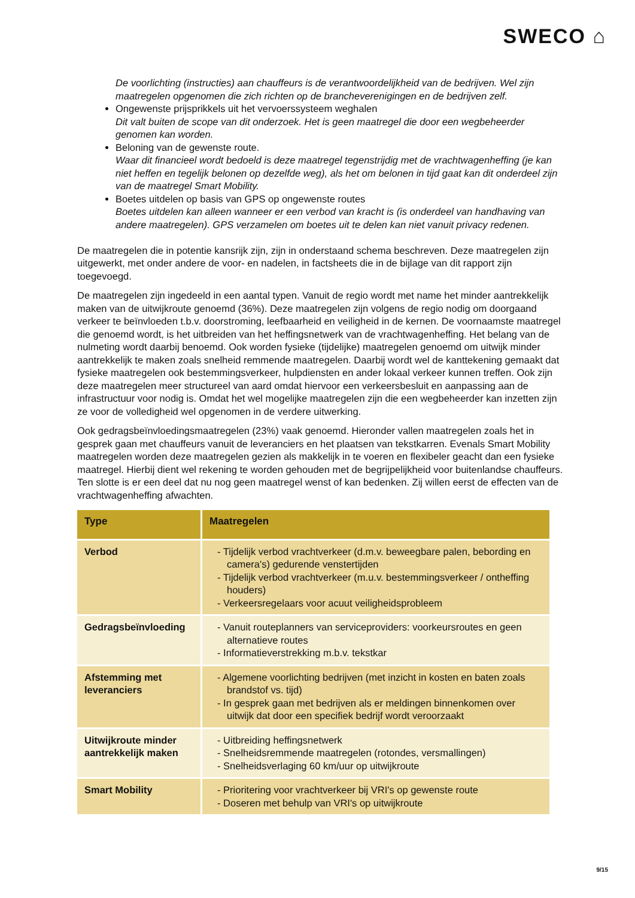SWECO ⌂
De voorlichting (instructies) aan chauffeurs is de verantwoordelijkheid van de bedrijven. Wel zijn maatregelen opgenomen die zich richten op de brancheverenigingen en de bedrijven zelf.
Ongewenste prijsprikkels uit het vervoerssysteem weghalen
Dit valt buiten de scope van dit onderzoek. Het is geen maatregel die door een wegbeheerder genomen kan worden.
Beloning van de gewenste route.
Waar dit financieel wordt bedoeld is deze maatregel tegenstrijdig met de vrachtwagenheffing (je kan niet heffen en tegelijk belonen op dezelfde weg), als het om belonen in tijd gaat kan dit onderdeel zijn van de maatregel Smart Mobility.
Boetes uitdelen op basis van GPS op ongewenste routes
Boetes uitdelen kan alleen wanneer er een verbod van kracht is (is onderdeel van handhaving van andere maatregelen). GPS verzamelen om boetes uit te delen kan niet vanuit privacy redenen.
De maatregelen die in potentie kansrijk zijn, zijn in onderstaand schema beschreven. Deze maatregelen zijn uitgewerkt, met onder andere de voor- en nadelen, in factsheets die in de bijlage van dit rapport zijn toegevoegd.
De maatregelen zijn ingedeeld in een aantal typen. Vanuit de regio wordt met name het minder aantrekkelijk maken van de uitwijkroute genoemd (36%). Deze maatregelen zijn volgens de regio nodig om doorgaand verkeer te beïnvloeden t.b.v. doorstroming, leefbaarheid en veiligheid in de kernen. De voornaamste maatregel die genoemd wordt, is het uitbreiden van het heffingsnetwerk van de vrachtwagenheffing. Het belang van de nulmeting wordt daarbij benoemd. Ook worden fysieke (tijdelijke) maatregelen genoemd om uitwijk minder aantrekkelijk te maken zoals snelheid remmende maatregelen. Daarbij wordt wel de kanttekening gemaakt dat fysieke maatregelen ook bestemmingsverkeer, hulpdiensten en ander lokaal verkeer kunnen treffen. Ook zijn deze maatregelen meer structureel van aard omdat hiervoor een verkeersbesluit en aanpassing aan de infrastructuur voor nodig is. Omdat het wel mogelijke maatregelen zijn die een wegbeheerder kan inzetten zijn ze voor de volledigheid wel opgenomen in de verdere uitwerking.
Ook gedragsbeïnvloedingsmaatregelen (23%) vaak genoemd. Hieronder vallen maatregelen zoals het in gesprek gaan met chauffeurs vanuit de leveranciers en het plaatsen van tekstkarren. Evenals Smart Mobility maatregelen worden deze maatregelen gezien als makkelijk in te voeren en flexibeler geacht dan een fysieke maatregel. Hierbij dient wel rekening te worden gehouden met de begrijpelijkheid voor buitenlandse chauffeurs. Ten slotte is er een deel dat nu nog geen maatregel wenst of kan bedenken. Zij willen eerst de effecten van de vrachtwagenheffing afwachten.
| Type | Maatregelen |
| --- | --- |
| Verbod | - Tijdelijk verbod vrachtverkeer (d.m.v. beweegbare palen, bebording en camera's) gedurende venstertijden - Tijdelijk verbod vrachtverkeer (m.u.v. bestemmingsverkeer / ontheffing houders) - Verkeersregelaars voor acuut veiligheidsprobleem |
| Gedragsbeïnvloeding | - Vanuit routeplanners van serviceproviders: voorkeursroutes en geen alternatieve routes - Informatieverstrekking m.b.v. tekstkar |
| Afstemming met leveranciers | - Algemene voorlichting bedrijven (met inzicht in kosten en baten zoals brandstof vs. tijd) - In gesprek gaan met bedrijven als er meldingen binnenkomen over uitwijk dat door een specifiek bedrijf wordt veroorzaakt |
| Uitwijkroute minder aantrekkelijk maken | - Uitbreiding heffingsnetwerk - Snelheidsremmende maatregelen (rotondes, versmallingen) - Snelheidsverlaging 60 km/uur op uitwijkroute |
| Smart Mobility | - Prioritering voor vrachtverkeer bij VRI's op gewenste route - Doseren met behulp van VRI's op uitwijkroute |
9/15